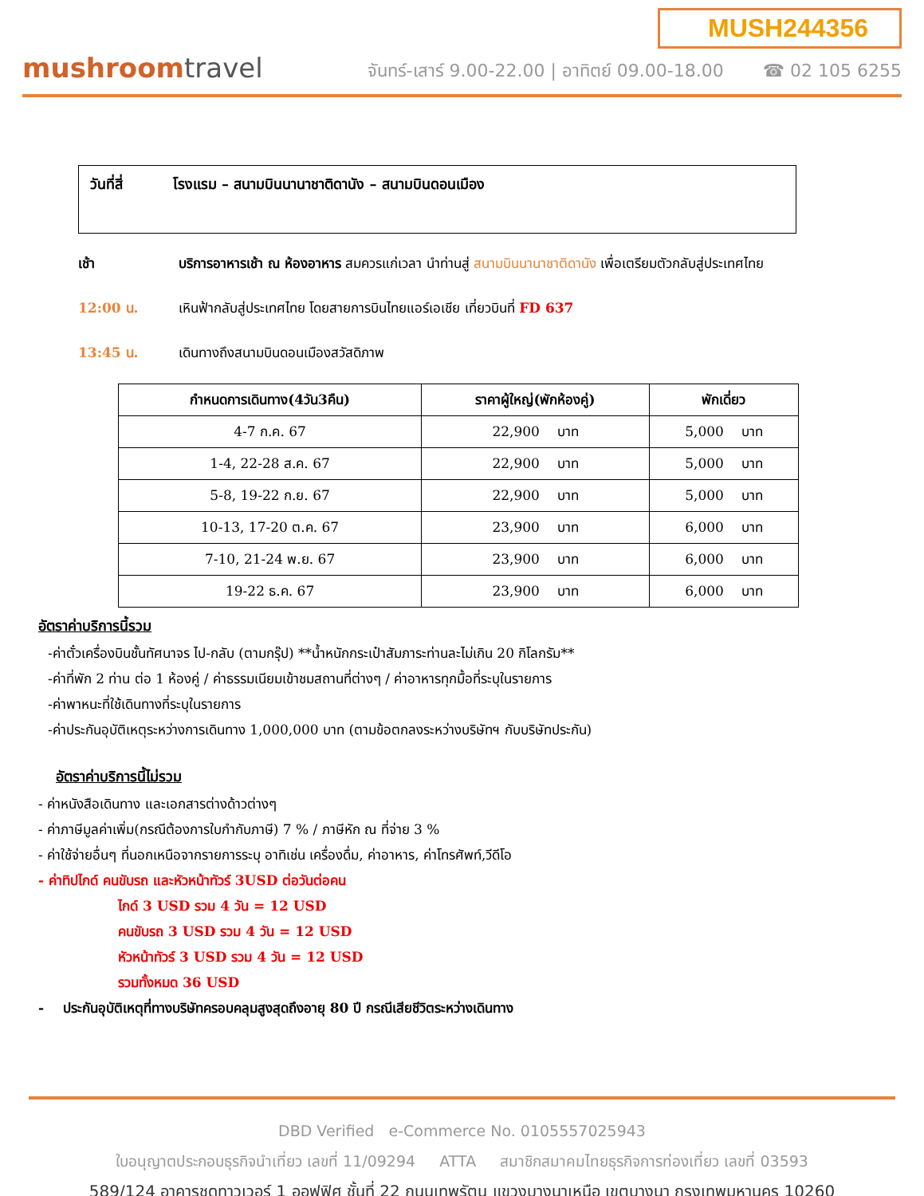mushroomtravel
MUSH244356
จันทร์-เสาร์ 9.00-22.00 | อาทิตย์ 09.00-18.00 ☎ 02 105 6255
วันที่สี่ โรงแรม – สนามบินนานาชาติดานัง – สนามบินดอนเมือง
เช้า บริการอาหารเช้า ณ ห้องอาหาร สมควรแก่เวลา นำท่านสู่ สนามบินนานาชาติดานัง เพื่อเตรียมตัวกลับสู่ประเทศไทย
12:00 น. เหินฟ้ากลับสู่ประเทศไทย โดยสายการบินไทยแอร์เอเชีย เที่ยวบินที่ FD 637
13:45 น. เดินทางถึงสนามบินดอนเมืองสวัสดิภาพ
| กำหนดการเดินทาง(4วัน3คืน) | ราคาผู้ใหญ่(พักห้องคู่) | พักเดี่ยว |
| --- | --- | --- |
| 4-7 ก.ค. 67 | 22,900 บาท | 5,000 บาท |
| 1-4, 22-28 ส.ค. 67 | 22,900 บาท | 5,000 บาท |
| 5-8, 19-22 ก.ย. 67 | 22,900 บาท | 5,000 บาท |
| 10-13, 17-20 ต.ค. 67 | 23,900 บาท | 6,000 บาท |
| 7-10, 21-24 พ.ย. 67 | 23,900 บาท | 6,000 บาท |
| 19-22 ธ.ค. 67 | 23,900 บาท | 6,000 บาท |
อัตราค่าบริการนี้รวม
-ค่าตั๋วเครื่องบินชั้นทัศนาจร ไป-กลับ (ตามกรุ๊ป) **น้ำหนักกระเป๋าสัมภาระท่านละไม่เกิน 20 กิโลกรัม**
-ค่าที่พัก 2 ท่าน ต่อ 1 ห้องคู่ / ค่าธรรมเนียมเข้าชมสถานที่ต่างๆ / ค่าอาหารทุกมื้อที่ระบุในรายการ
-ค่าพาหนะที่ใช้เดินทางที่ระบุในรายการ
-ค่าประกันอุบัติเหตุระหว่างการเดินทาง 1,000,000 บาท (ตามข้อตกลงระหว่างบริษัทฯ กับบริษัทประกัน)
อัตราค่าบริการนี้ไม่รวม
- ค่าหนังสือเดินทาง และเอกสารต่างด้าวต่างๆ
- ค่าภาษีมูลค่าเพิ่ม(กรณีต้องการใบกำกับภาษี) 7 % / ภาษีหัก ณ ที่จ่าย 3 %
- ค่าใช้จ่ายอื่นๆ ที่นอกเหนือจากรายการระบุ อาทิเช่น เครื่องดื่ม, ค่าอาหาร, ค่าโทรศัพท์,วีดีโอ
- ค่าทิปไกด์ คนขับรถ และหัวหน้าทัวร์ 3USD ต่อวันต่อคน
ไกด์ 3 USD รวม 4 วัน = 12 USD
คนขับรถ 3 USD รวม 4 วัน = 12 USD
หัวหน้าทัวร์ 3 USD รวม 4 วัน = 12 USD
รวมทั้งหมด 36 USD
- ประกันอุบัติเหตุที่ทางบริษัทครอบคลุมสูงสุดถึงอายุ 80 ปี กรณีเสียชีวิตระหว่างเดินทาง
DBD Verified e-Commerce No. 0105557025943
ใบอนุญาตประกอบธุรกิจนำเที่ยว เลขที่ 11/09294 ATTA สมาชิกสมาคมไทยธุรกิจการท่องเที่ยว เลขที่ 03593
589/124 อาคารชุดทาวเวอร์ 1 ออฟฟิศ ชั้นที่ 22 ถนนเทพรัตน แขวงบางนาเหนือ เขตบางนา กรุงเทพมหานคร 10260